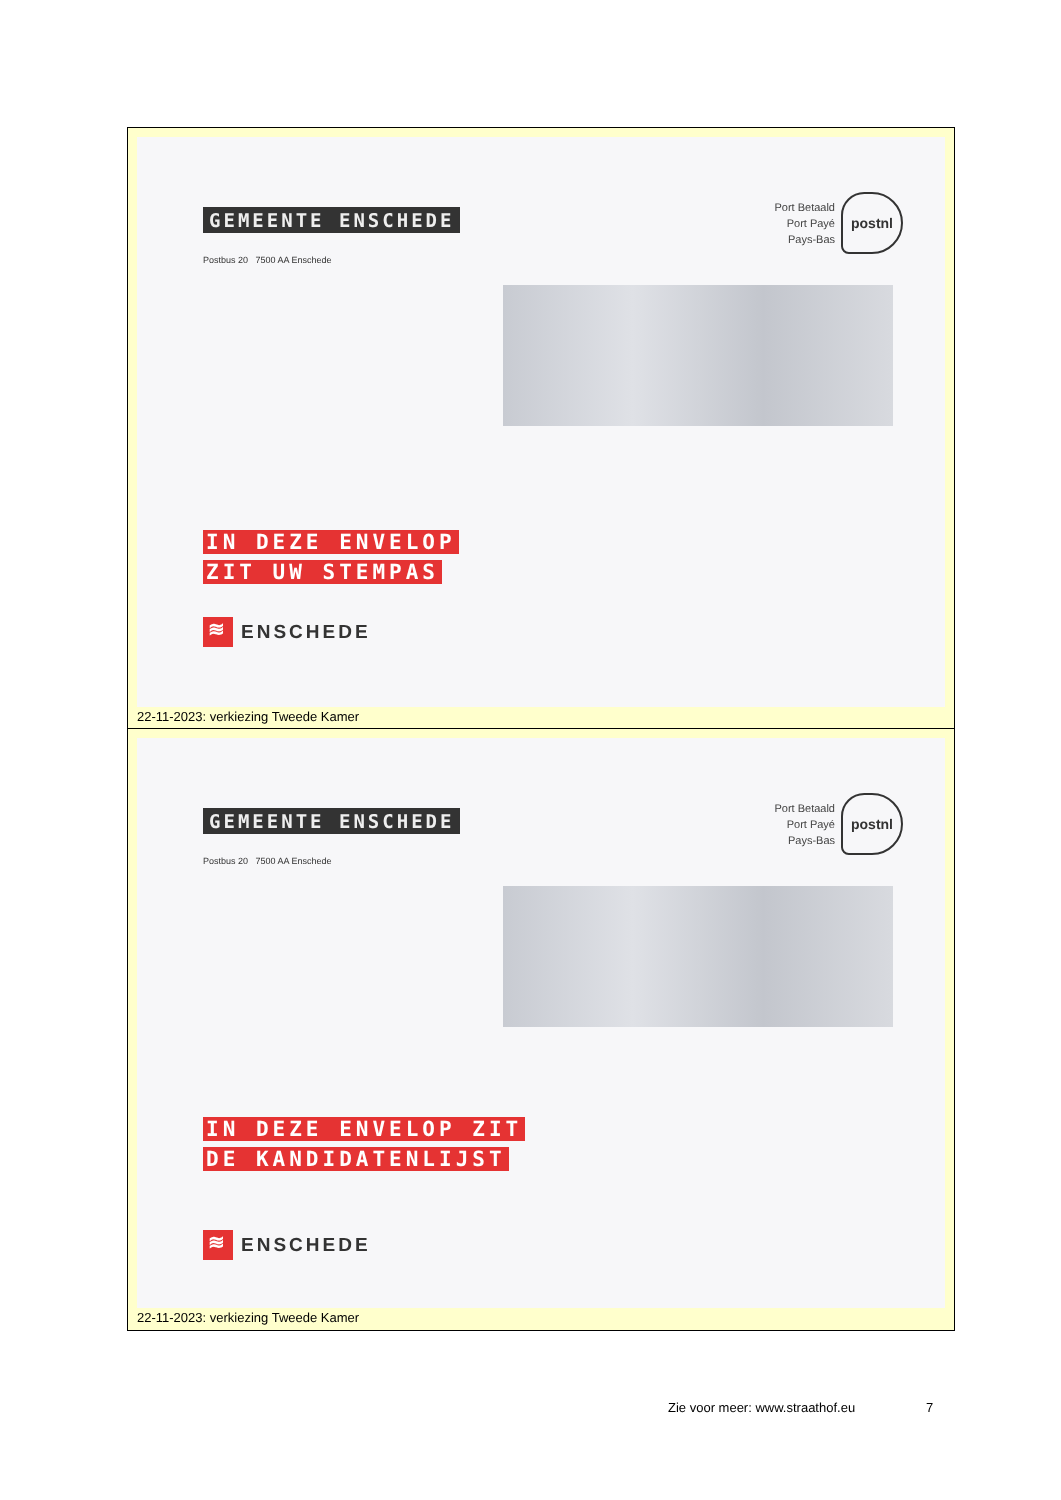GEMEENTE ENSCHEDE
Postbus 20 7500 AA Enschede
Port Betaald
Port Payé
Pays-Bas
postnl
IN DEZE ENVELOP
ZIT UW STEMPAS
≋ ENSCHEDE
22-11-2023: verkiezing Tweede Kamer
GEMEENTE ENSCHEDE
Postbus 20 7500 AA Enschede
Port Betaald
Port Payé
Pays-Bas
postnl
IN DEZE ENVELOP ZIT
DE KANDIDATENLIJST
≋ ENSCHEDE
22-11-2023: verkiezing Tweede Kamer
Zie voor meer: www.straathof.eu
7